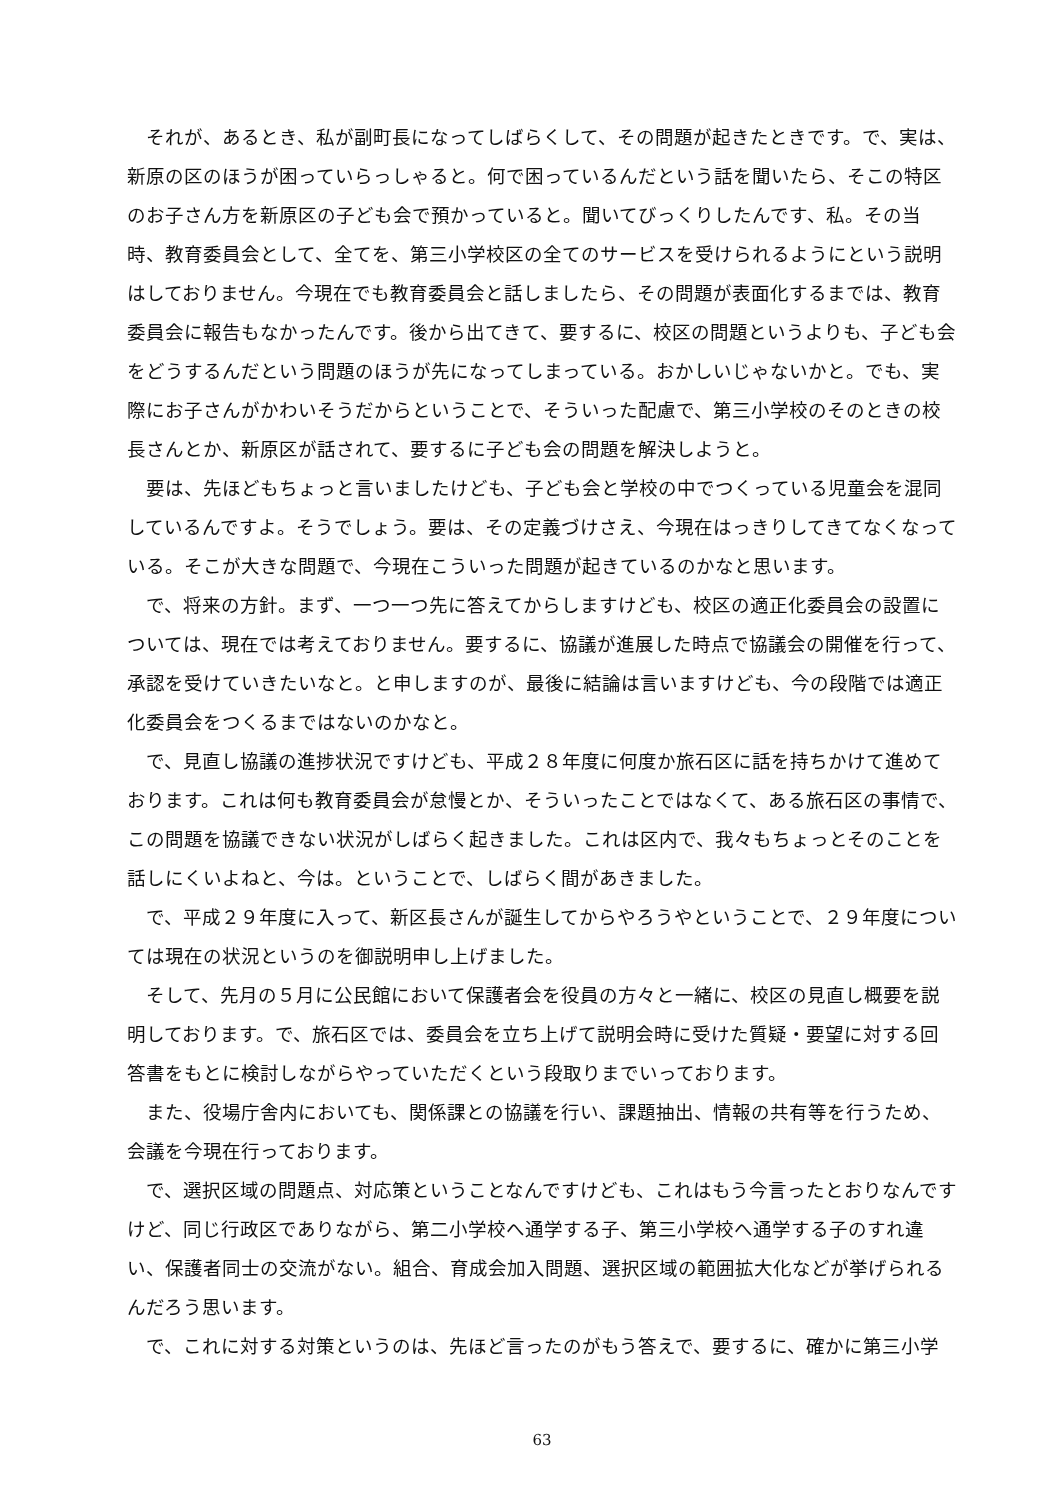それが、あるとき、私が副町長になってしばらくして、その問題が起きたときです。で、実は、新原の区のほうが困っていらっしゃると。何で困っているんだという話を聞いたら、そこの特区のお子さん方を新原区の子ども会で預かっていると。聞いてびっくりしたんです、私。その当時、教育委員会として、全てを、第三小学校区の全てのサービスを受けられるようにという説明はしておりません。今現在でも教育委員会と話しましたら、その問題が表面化するまでは、教育委員会に報告もなかったんです。後から出てきて、要するに、校区の問題というよりも、子ども会をどうするんだという問題のほうが先になってしまっている。おかしいじゃないかと。でも、実際にお子さんがかわいそうだからということで、そういった配慮で、第三小学校のそのときの校長さんとか、新原区が話されて、要するに子ども会の問題を解決しようと。
要は、先ほどもちょっと言いましたけども、子ども会と学校の中でつくっている児童会を混同しているんですよ。そうでしょう。要は、その定義づけさえ、今現在はっきりしてきてなくなっている。そこが大きな問題で、今現在こういった問題が起きているのかなと思います。
で、将来の方針。まず、一つ一つ先に答えてからしますけども、校区の適正化委員会の設置については、現在では考えておりません。要するに、協議が進展した時点で協議会の開催を行って、承認を受けていきたいなと。と申しますのが、最後に結論は言いますけども、今の段階では適正化委員会をつくるまではないのかなと。
で、見直し協議の進捗状況ですけども、平成２８年度に何度か旅石区に話を持ちかけて進めております。これは何も教育委員会が怠慢とか、そういったことではなくて、ある旅石区の事情で、この問題を協議できない状況がしばらく起きました。これは区内で、我々もちょっとそのことを話しにくいよねと、今は。ということで、しばらく間があきました。
で、平成２９年度に入って、新区長さんが誕生してからやろうやということで、２９年度については現在の状況というのを御説明申し上げました。
そして、先月の５月に公民館において保護者会を役員の方々と一緒に、校区の見直し概要を説明しております。で、旅石区では、委員会を立ち上げて説明会時に受けた質疑・要望に対する回答書をもとに検討しながらやっていただくという段取りまでいっております。
また、役場庁舎内においても、関係課との協議を行い、課題抽出、情報の共有等を行うため、会議を今現在行っております。
で、選択区域の問題点、対応策ということなんですけども、これはもう今言ったとおりなんですけど、同じ行政区でありながら、第二小学校へ通学する子、第三小学校へ通学する子のすれ違い、保護者同士の交流がない。組合、育成会加入問題、選択区域の範囲拡大化などが挙げられるんだろう思います。
で、これに対する対策というのは、先ほど言ったのがもう答えで、要するに、確かに第三小学
63